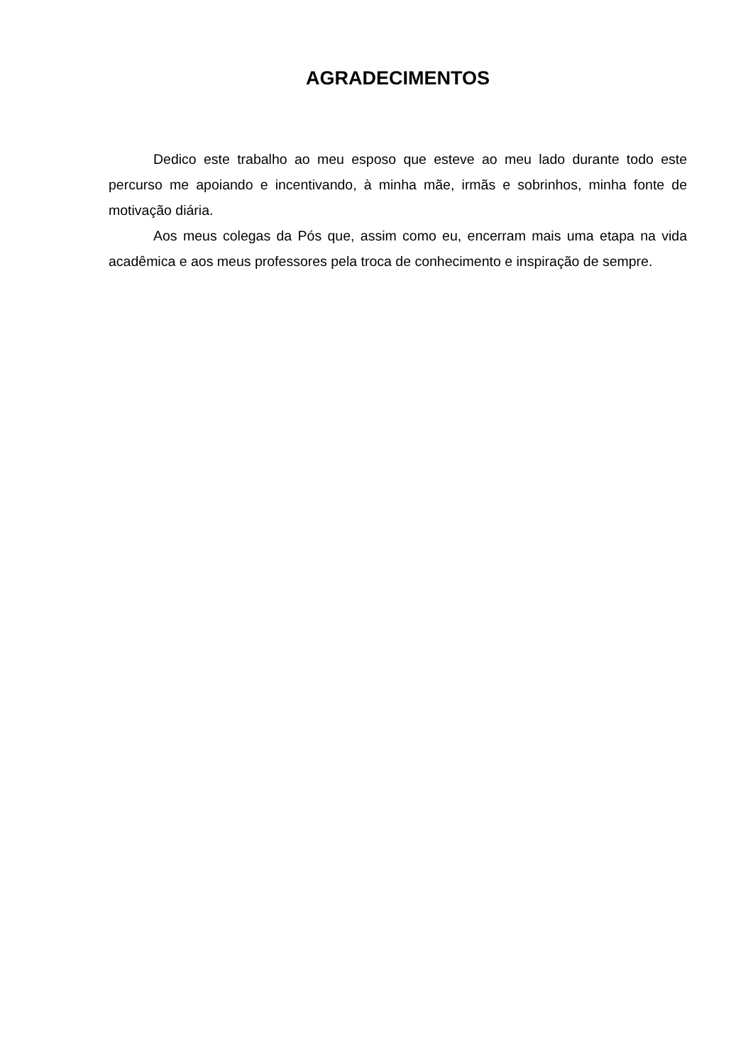AGRADECIMENTOS
Dedico este trabalho ao meu esposo que esteve ao meu lado durante todo este percurso me apoiando e incentivando, à minha mãe, irmãs e sobrinhos, minha fonte de motivação diária.
Aos meus colegas da Pós que, assim como eu, encerram mais uma etapa na vida acadêmica e aos meus professores pela troca de conhecimento e inspiração de sempre.